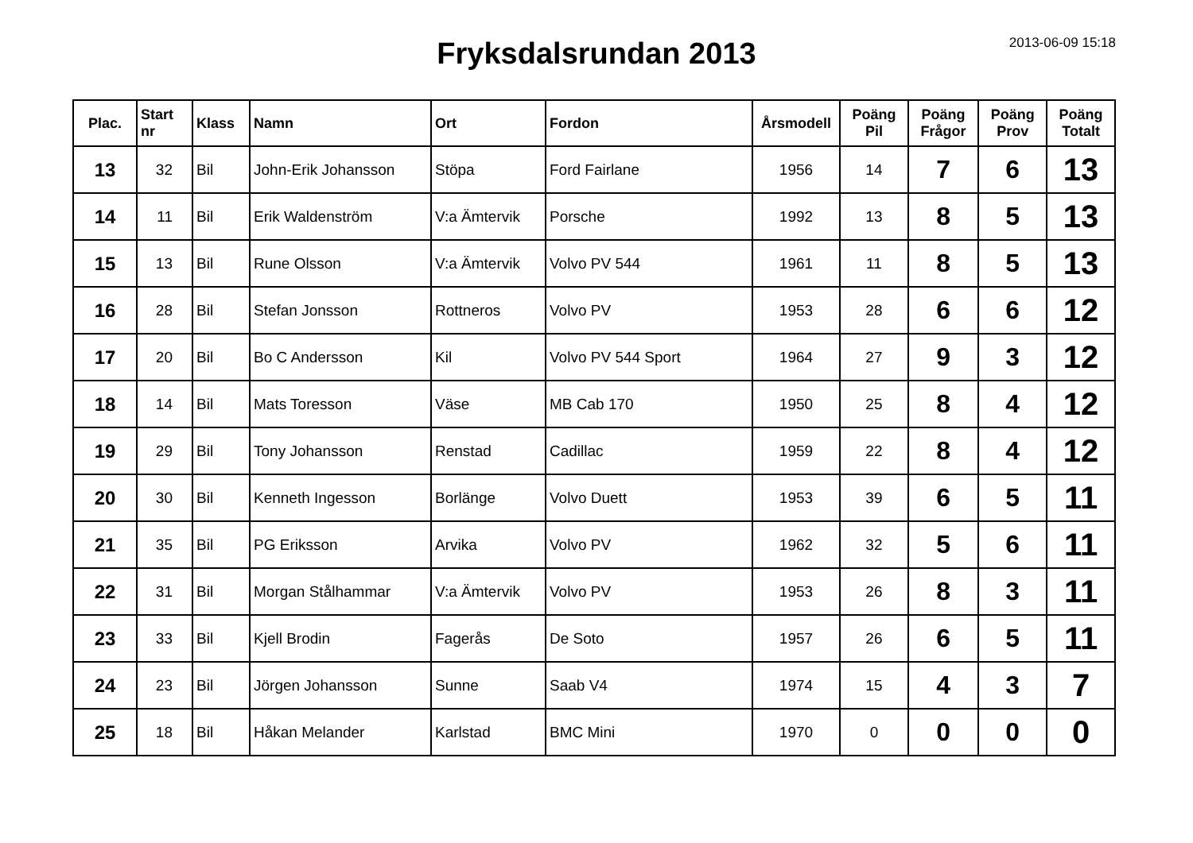Fryksdalsrundan 2013
2013-06-09 15:18
| Plac. | Start nr | Klass | Namn | Ort | Fordon | Årsmodell | Poäng Pil | Poäng Frågor | Poäng Prov | Poäng Totalt |
| --- | --- | --- | --- | --- | --- | --- | --- | --- | --- | --- |
| 13 | 32 | Bil | John-Erik Johansson | Stöpa | Ford Fairlane | 1956 | 14 | 7 | 6 | 13 |
| 14 | 11 | Bil | Erik Waldenström | V:a Ämtervik | Porsche | 1992 | 13 | 8 | 5 | 13 |
| 15 | 13 | Bil | Rune Olsson | V:a Ämtervik | Volvo PV 544 | 1961 | 11 | 8 | 5 | 13 |
| 16 | 28 | Bil | Stefan Jonsson | Rottneros | Volvo PV | 1953 | 28 | 6 | 6 | 12 |
| 17 | 20 | Bil | Bo C Andersson | Kil | Volvo PV 544 Sport | 1964 | 27 | 9 | 3 | 12 |
| 18 | 14 | Bil | Mats Toresson | Väse | MB Cab 170 | 1950 | 25 | 8 | 4 | 12 |
| 19 | 29 | Bil | Tony Johansson | Renstad | Cadillac | 1959 | 22 | 8 | 4 | 12 |
| 20 | 30 | Bil | Kenneth Ingesson | Borlänge | Volvo Duett | 1953 | 39 | 6 | 5 | 11 |
| 21 | 35 | Bil | PG Eriksson | Arvika | Volvo PV | 1962 | 32 | 5 | 6 | 11 |
| 22 | 31 | Bil | Morgan Stålhammar | V:a Ämtervik | Volvo PV | 1953 | 26 | 8 | 3 | 11 |
| 23 | 33 | Bil | Kjell Brodin | Fagerås | De Soto | 1957 | 26 | 6 | 5 | 11 |
| 24 | 23 | Bil | Jörgen Johansson | Sunne | Saab V4 | 1974 | 15 | 4 | 3 | 7 |
| 25 | 18 | Bil | Håkan Melander | Karlstad | BMC Mini | 1970 | 0 | 0 | 0 | 0 |